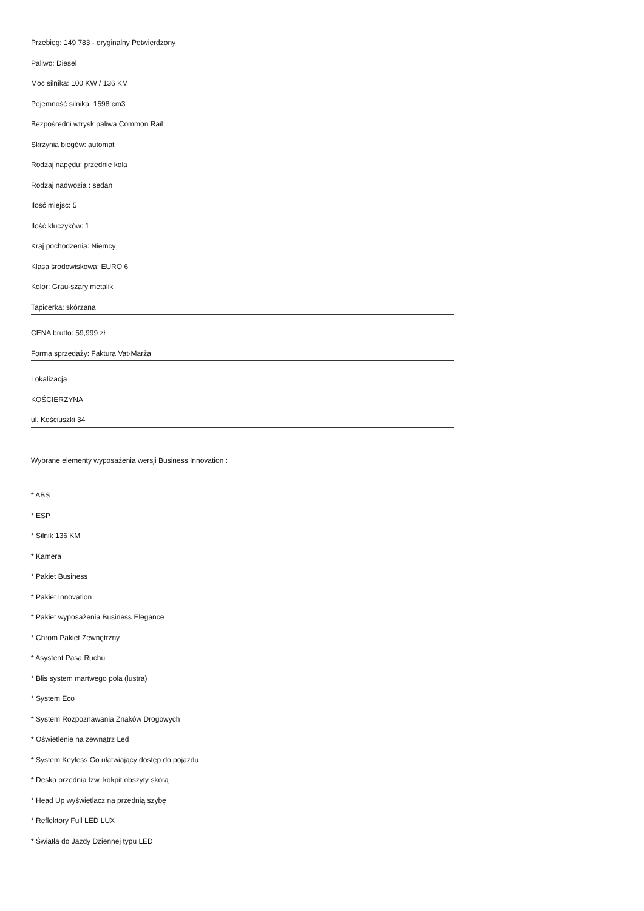Przebieg: 149 783 - oryginalny Potwierdzony
Paliwo: Diesel
Moc silnika: 100 KW / 136 KM
Pojemność silnika: 1598 cm3
Bezpośredni wtrysk paliwa Common Rail
Skrzynia biegów: automat
Rodzaj napędu: przednie koła
Rodzaj nadwozia : sedan
Ilość miejsc: 5
Ilość kluczyków: 1
Kraj pochodzenia: Niemcy
Klasa środowiskowa: EURO 6
Kolor: Grau-szary metalik
Tapicerka: skórzana
CENA brutto: 59,999 zł
Forma sprzedaży: Faktura Vat-Marża
Lokalizacja :
KOŚCIERZYNA
ul. Kościuszki 34
Wybrane elementy wyposażenia wersji Business Innovation :
* ABS
* ESP
* Silnik 136 KM
* Kamera
* Pakiet Business
* Pakiet Innovation
* Pakiet wyposażenia Business Elegance
* Chrom Pakiet Zewnętrzny
* Asystent Pasa Ruchu
* Blis system martwego pola (lustra)
* System Eco
* System Rozpoznawania Znaków Drogowych
* Oświetlenie na zewnątrz Led
* System Keyless Go ułatwiający dostęp do pojazdu
* Deska przednia tzw. kokpit obszyty skórą
* Head Up wyświetlacz na przednią szybę
* Reflektory Full LED LUX
* Światła do Jazdy Dziennej typu LED